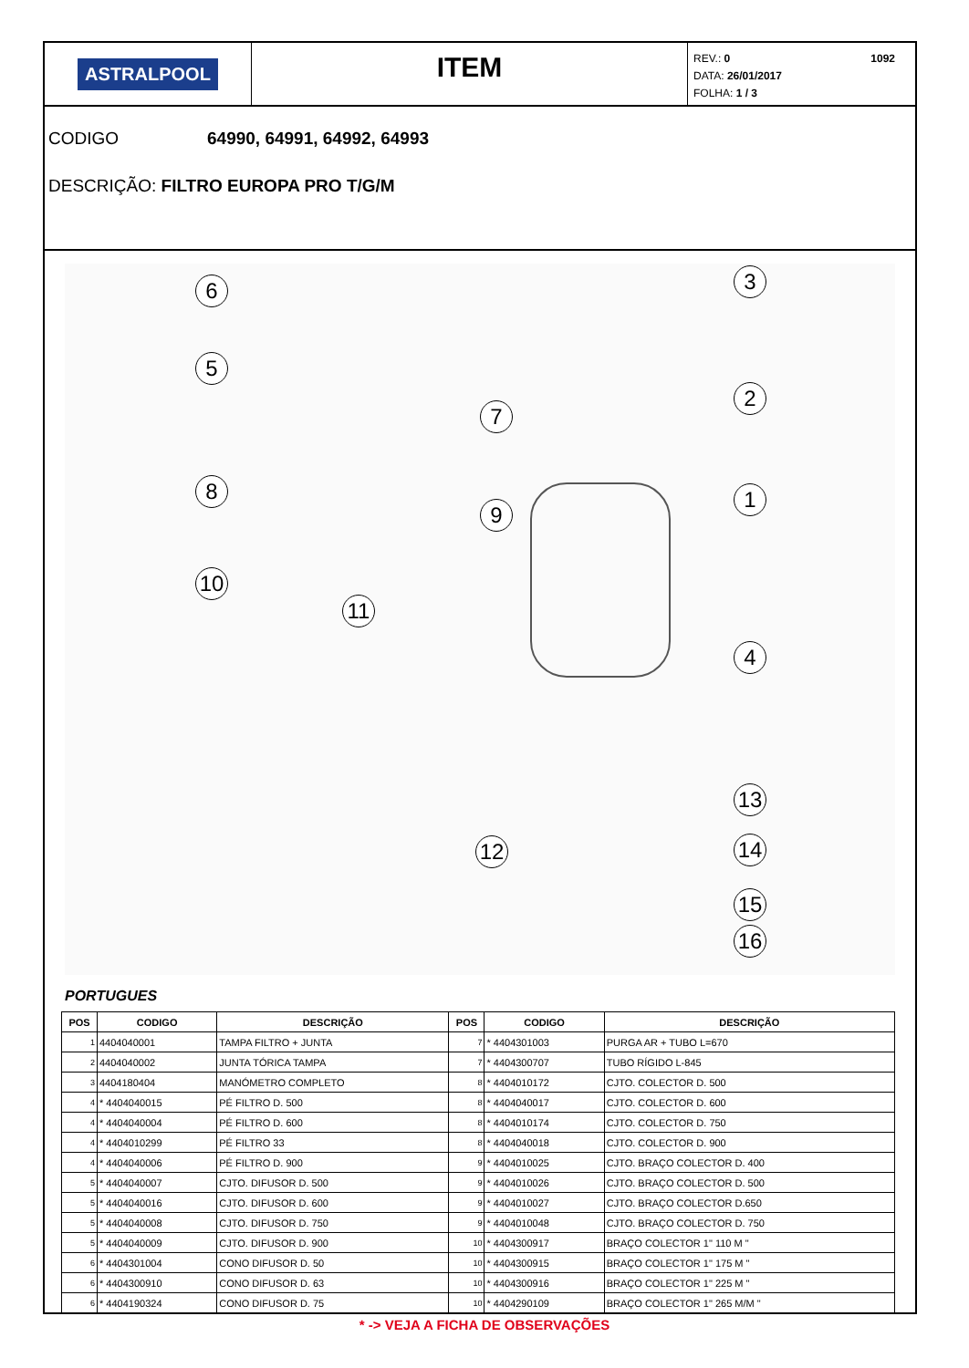ASTRALPOOL
ITEM
REV.: 0
DATA: 26/01/2017
FOLHA: 1 / 3
1092
CODIGO 64990, 64991, 64992, 64993
DESCRIÇÃO: FILTRO EUROPA PRO T/G/M
6
5
8
10
11
7
9
3
2
1
4
13
14
15
16
12
PORTUGUES
| POS | CODIGO | DESCRIÇÃO | POS | CODIGO | DESCRIÇÃO |
| --- | --- | --- | --- | --- | --- |
| 1 | 4404040001 | TAMPA FILTRO + JUNTA | 7 | * 4404301003 | PURGA AR + TUBO L=670 |
| 2 | 4404040002 | JUNTA TÓRICA TAMPA | 7 | * 4404300707 | TUBO RÍGIDO L-845 |
| 3 | 4404180404 | MANÓMETRO COMPLETO | 8 | * 4404010172 | CJTO. COLECTOR D. 500 |
| 4 | * 4404040015 | PÉ FILTRO D. 500 | 8 | * 4404040017 | CJTO. COLECTOR D. 600 |
| 4 | * 4404040004 | PÉ FILTRO D. 600 | 8 | * 4404010174 | CJTO. COLECTOR D. 750 |
| 4 | * 4404010299 | PÉ FILTRO 33 | 8 | * 4404040018 | CJTO. COLECTOR D. 900 |
| 4 | * 4404040006 | PÉ FILTRO D. 900 | 9 | * 4404010025 | CJTO. BRAÇO COLECTOR D. 400 |
| 5 | * 4404040007 | CJTO. DIFUSOR D. 500 | 9 | * 4404010026 | CJTO. BRAÇO COLECTOR D. 500 |
| 5 | * 4404040016 | CJTO. DIFUSOR D. 600 | 9 | * 4404010027 | CJTO. BRAÇO COLECTOR D.650 |
| 5 | * 4404040008 | CJTO. DIFUSOR D. 750 | 9 | * 4404010048 | CJTO. BRAÇO COLECTOR D. 750 |
| 5 | * 4404040009 | CJTO. DIFUSOR D. 900 | 10 | * 4404300917 | BRAÇO COLECTOR 1" 110 M " |
| 6 | * 4404301004 | CONO DIFUSOR D. 50 | 10 | * 4404300915 | BRAÇO COLECTOR 1" 175 M " |
| 6 | * 4404300910 | CONO DIFUSOR D. 63 | 10 | * 4404300916 | BRAÇO COLECTOR 1" 225 M " |
| 6 | * 4404190324 | CONO DIFUSOR D. 75 | 10 | * 4404290109 | BRAÇO COLECTOR 1" 265 M/M " |
* -> VEJA A FICHA DE OBSERVAÇÕES